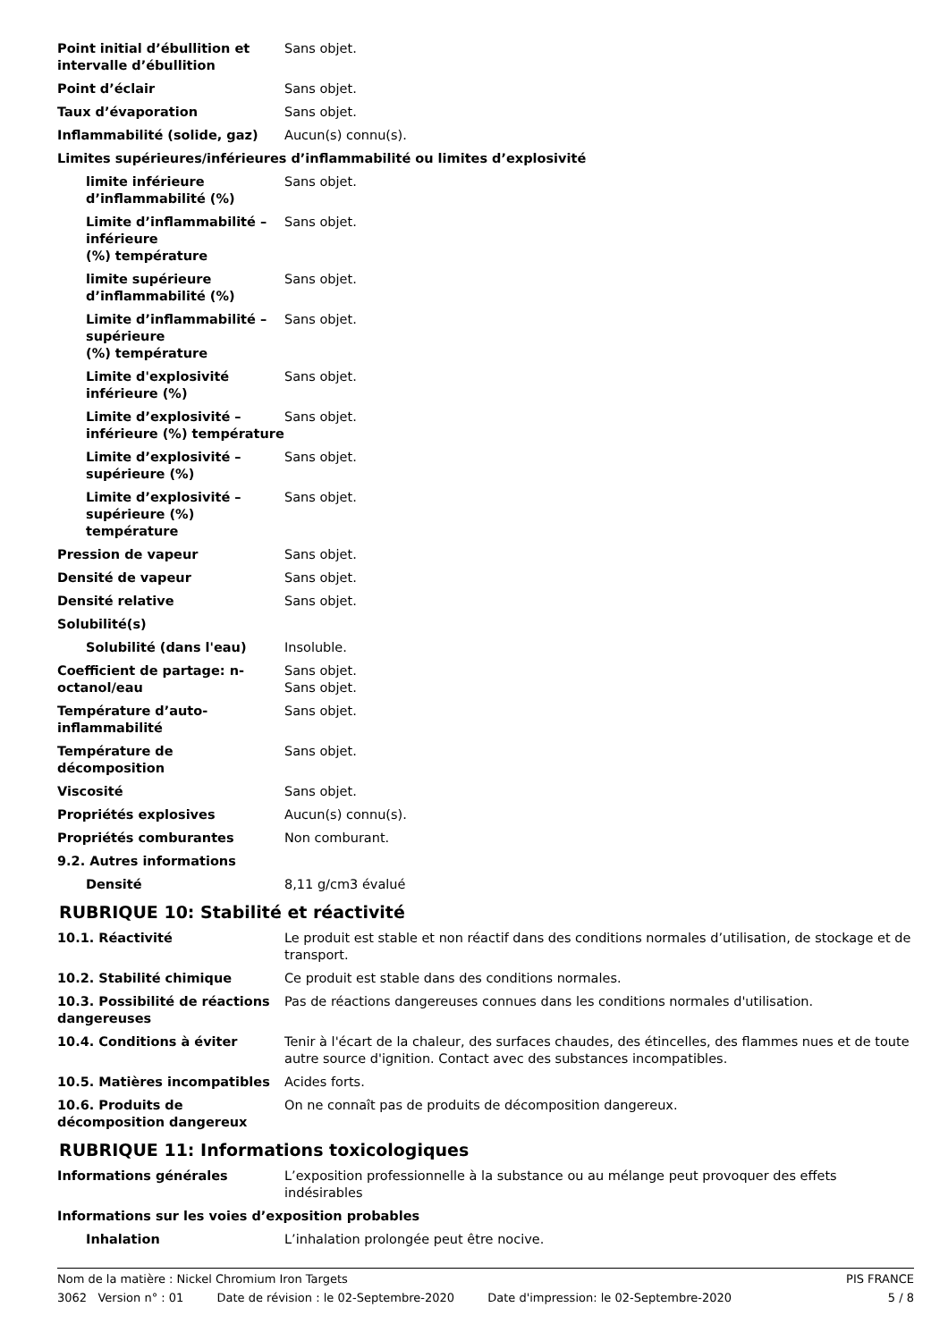| Point initial d’ébullition et intervalle d’ébullition | Sans objet. |
| Point d’éclair | Sans objet. |
| Taux d’évaporation | Sans objet. |
| Inflammabilité (solide, gaz) | Aucun(s) connu(s). |
| Limites supérieures/inférieures d’inflammabilité ou limites d’explosivité | |
| limite inférieure d’inflammabilité (%) | Sans objet. |
| Limite d’inflammabilité – inférieure (%) température | Sans objet. |
| limite supérieure d’inflammabilité (%) | Sans objet. |
| Limite d’inflammabilité – supérieure (%) température | Sans objet. |
| Limite d'explosivité inférieure (%) | Sans objet. |
| Limite d’explosivité – inférieure (%) température | Sans objet. |
| Limite d’explosivité – supérieure (%) | Sans objet. |
| Limite d’explosivité – supérieure (%) température | Sans objet. |
| Pression de vapeur | Sans objet. |
| Densité de vapeur | Sans objet. |
| Densité relative | Sans objet. |
| Solubilité(s) | |
| Solubilité (dans l'eau) | Insoluble. |
| Coefficient de partage: n-octanol/eau | Sans objet. Sans objet. |
| Température d’auto-inflammabilité | Sans objet. |
| Température de décomposition | Sans objet. |
| Viscosité | Sans objet. |
| Propriétés explosives | Aucun(s) connu(s). |
| Propriétés comburantes | Non comburant. |
| 9.2. Autres informations | |
| Densité | 8,11 g/cm3 évalué |
RUBRIQUE 10: Stabilité et réactivité
| 10.1. Réactivité | Le produit est stable et non réactif dans des conditions normales d’utilisation, de stockage et de transport. |
| 10.2. Stabilité chimique | Ce produit est stable dans des conditions normales. |
| 10.3. Possibilité de réactions dangereuses | Pas de réactions dangereuses connues dans les conditions normales d'utilisation. |
| 10.4. Conditions à éviter | Tenir à l'écart de la chaleur, des surfaces chaudes, des étincelles, des flammes nues et de toute autre source d'ignition. Contact avec des substances incompatibles. |
| 10.5. Matières incompatibles | Acides forts. |
| 10.6. Produits de décomposition dangereux | On ne connaît pas de produits de décomposition dangereux. |
RUBRIQUE 11: Informations toxicologiques
| Informations générales | L’exposition professionnelle à la substance ou au mélange peut provoquer des effets indésirables |
| Informations sur les voies d’exposition probables | |
| Inhalation | L’inhalation prolongée peut être nocive. |
Nom de la matière : Nickel Chromium Iron Targets PIS FRANCE
3062 Version n° : 01 Date de révision : le 02-Septembre-2020 Date d'impression: le 02-Septembre-2020 5 / 8